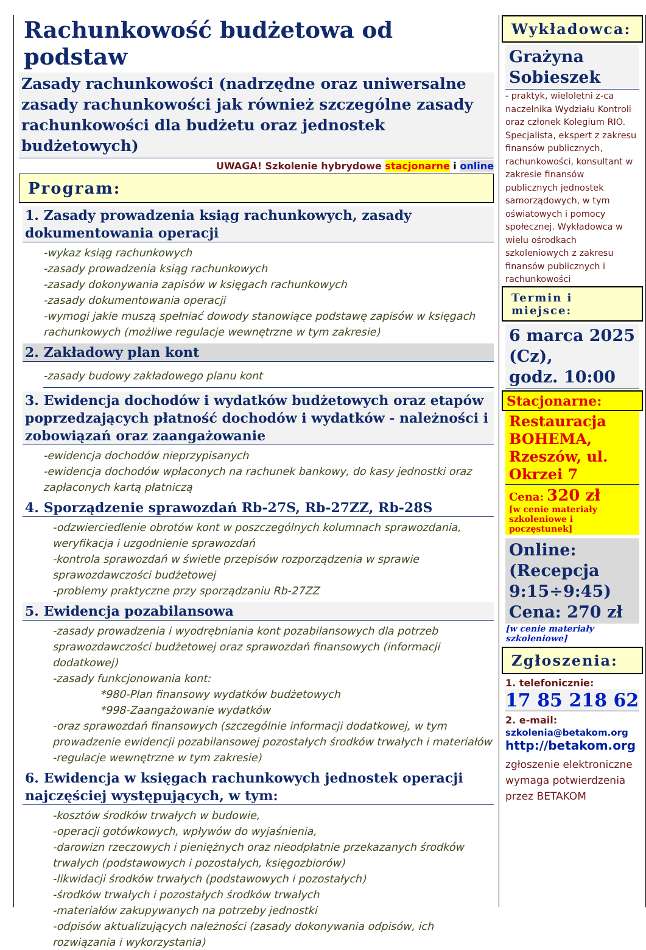Rachunkowość budżetowa od podstaw
Zasady rachunkowości (nadrzędne oraz uniwersalne zasady rachunkowości jak również szczególne zasady rachunkowości dla budżetu oraz jednostek budżetowych)
UWAGA! Szkolenie hybrydowe stacjonarne i online
Program:
1. Zasady prowadzenia ksiąg rachunkowych, zasady dokumentowania operacji
-wykaz ksiąg rachunkowych
-zasady prowadzenia ksiąg rachunkowych
-zasady dokonywania zapisów w księgach rachunkowych
-zasady dokumentowania operacji
-wymogi jakie muszą spełniać dowody stanowiące podstawę zapisów w księgach rachunkowych (możliwe regulacje wewnętrzne w tym zakresie)
2. Zakładowy plan kont
-zasady budowy zakładowego planu kont
3. Ewidencja dochodów i wydatków budżetowych oraz etapów poprzedzających płatność dochodów i wydatków - należności i zobowiązań oraz zaangażowanie
-ewidencja dochodów nieprzypisanych
-ewidencja dochodów wpłaconych na rachunek bankowy, do kasy jednostki oraz zapłaconych kartą płatniczą
4. Sporządzenie sprawozdań Rb-27S, Rb-27ZZ, Rb-28S
-odzwierciedlenie obrotów kont w poszczególnych kolumnach sprawozdania, weryfikacja i uzgodnienie sprawozdań
-kontrola sprawozdań w świetle przepisów rozporządzenia w sprawie sprawozdawczości budżetowej
-problemy praktyczne przy sporządzaniu Rb-27ZZ
5. Ewidencja pozabilansowa
-zasady prowadzenia i wyodrębniania kont pozabilansowych dla potrzeb sprawozdawczości budżetowej oraz sprawozdań finansowych (informacji dodatkowej)
-zasady funkcjonowania kont:
*980-Plan finansowy wydatków budżetowych
*998-Zaangażowanie wydatków
-oraz sprawozdań finansowych (szczególnie informacji dodatkowej, w tym prowadzenie ewidencji pozabilansowej pozostałych środków trwałych i materiałów
-regulacje wewnętrzne w tym zakresie)
6. Ewidencja w księgach rachunkowych jednostek operacji najczęściej występujących, w tym:
-kosztów środków trwałych w budowie,
-operacji gotówkowych, wpływów do wyjaśnienia,
-darowizn rzeczowych i pieniężnych oraz nieodpłatnie przekazanych środków trwałych (podstawowych i pozostałych, księgozbiorów)
-likwidacji środków trwałych (podstawowych i pozostałych)
-środków trwałych i pozostałych środków trwałych
-materiałów zakupywanych na potrzeby jednostki
-odpisów aktualizujących należności (zasady dokonywania odpisów, ich rozwiązania i wykorzystania)
Wykładowca:
Grażyna Sobieszek
- praktyk, wieloletni z-ca naczelnika Wydziału Kontroli oraz członek Kolegium RIO. Specjalista, ekspert z zakresu finansów publicznych, rachunkowości, konsultant w zakresie finansów publicznych jednostek samorządowych, w tym oświatowych i pomocy społecznej. Wykładowca w wielu ośrodkach szkoleniowych z zakresu finansów publicznych i rachunkowości
Termin i miejsce:
6 marca 2025 (Cz),
godz. 10:00
Stacjonarne:
Restauracja BOHEMA, Rzeszów, ul. Okrzei 7
Cena: 320 zł
[w cenie materiały szkoleniowe i poczęstunek]
Online: (Recepcja 9:15÷9:45)
Cena: 270 zł
[w cenie materiały szkoleniowe]
Zgłoszenia:
1. telefonicznie:
17 85 218 62
2. e-mail:
szkolenia@betakom.org
http://betakom.org
zgłoszenie elektroniczne wymaga potwierdzenia przez BETAKOM